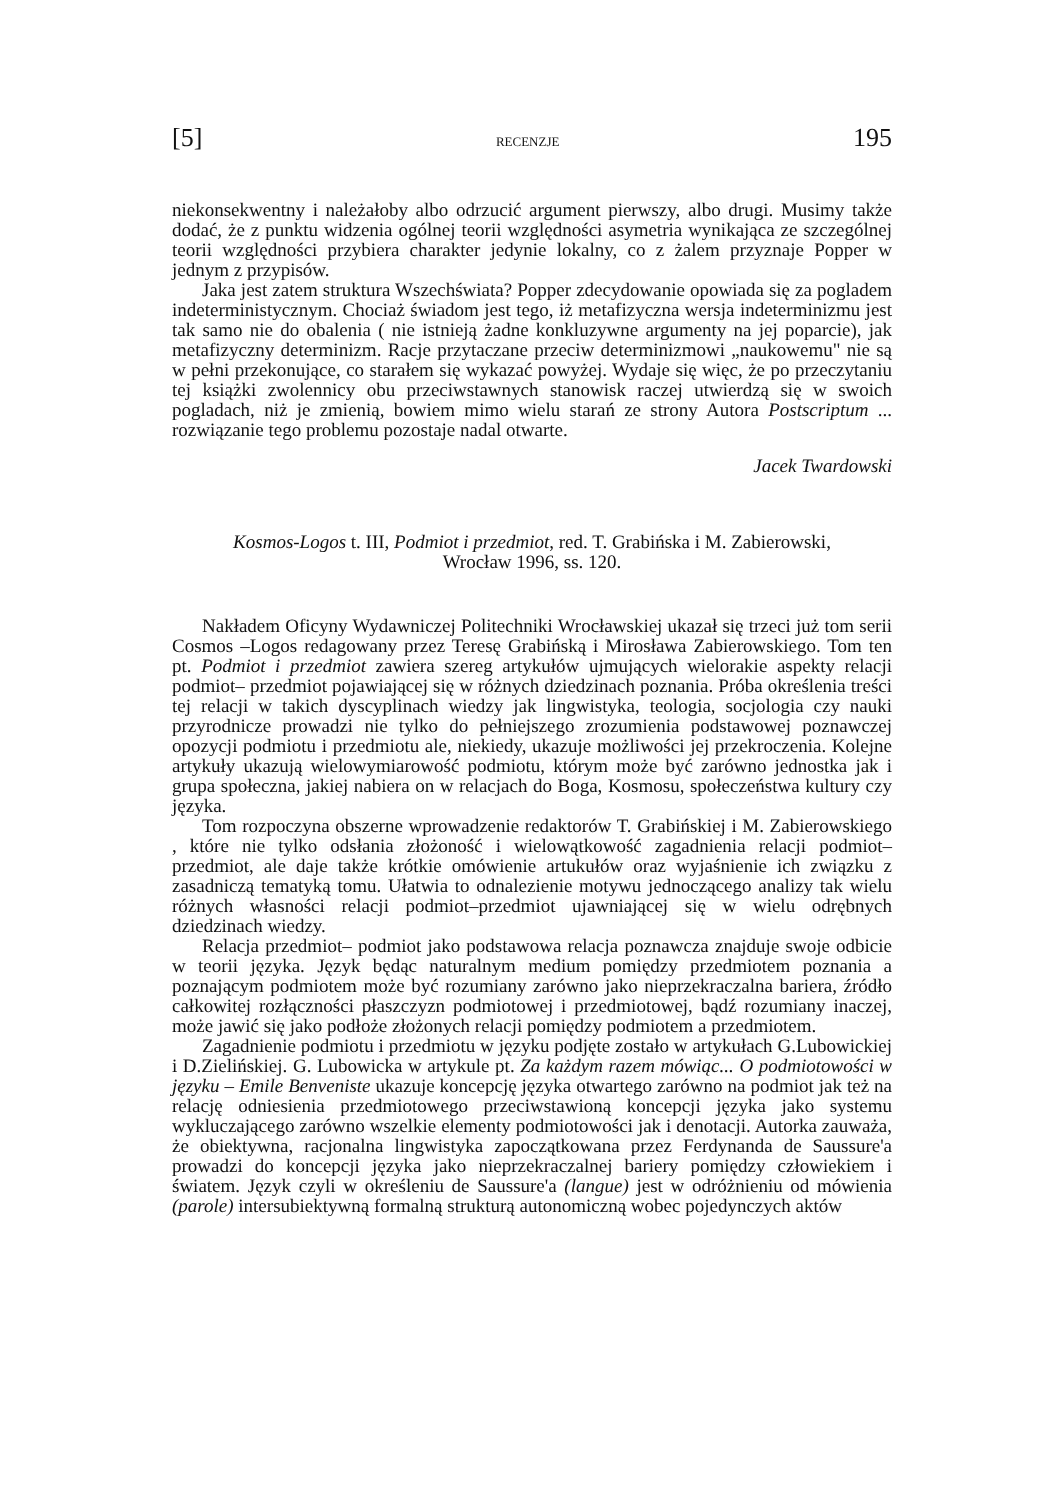[5] RECENZJE 195
niekonsekwentny i należałoby albo odrzucić argument pierwszy, albo drugi. Musimy także dodać, że z punktu widzenia ogólnej teorii względności asymetria wynikająca ze szczególnej teorii względności przybiera charakter jedynie lokalny, co z żalem przyznaje Popper w jednym z przypisów.
Jaka jest zatem struktura Wszechświata? Popper zdecydowanie opowiada się za pogladem indeterministycznym. Chociaż świadom jest tego, iż metafizyczna wersja indeterminizmu jest tak samo nie do obalenia ( nie istnieją żadne konkluzywne argumenty na jej poparcie), jak metafizyczny determinizm. Racje przytaczane przeciw determinizmowi „naukowemu" nie są w pełni przekonujące, co starałem się wykazać powyżej. Wydaje się więc, że po przeczytaniu tej książki zwolennicy obu przeciwstawnych stanowisk raczej utwierdzą się w swoich pogladach, niż je zmienią, bowiem mimo wielu starań ze strony Autora Postscriptum ... rozwiązanie tego problemu pozostaje nadal otwarte.
Jacek Twardowski
Kosmos-Logos t. III, Podmiot i przedmiot, red. T. Grabińska i M. Zabierowski,
Wrocław 1996, ss. 120.
Nakładem Oficyny Wydawniczej Politechniki Wrocławskiej ukazał się trzeci już tom serii Cosmos –Logos redagowany przez Teresę Grabińską i Mirosława Zabierowskiego. Tom ten pt. Podmiot i przedmiot zawiera szereg artykułów ujmujących wielorakie aspekty relacji podmiot– przedmiot pojawiającej się w różnych dziedzinach poznania. Próba określenia treści tej relacji w takich dyscyplinach wiedzy jak lingwistyka, teologia, socjologia czy nauki przyrodnicze prowadzi nie tylko do pełniejszego zrozumienia podstawowej poznawczej opozycji podmiotu i przedmiotu ale, niekiedy, ukazuje możliwości jej przekroczenia. Kolejne artykuły ukazują wielowymiarowość podmiotu, którym może być zarówno jednostka jak i grupa społeczna, jakiej nabiera on w relacjach do Boga, Kosmosu, społeczeństwa kultury czy języka.
Tom rozpoczyna obszerne wprowadzenie redaktorów T. Grabińskiej i M. Zabierowskiego , które nie tylko odsłania złożoność i wielowątkowość zagadnienia relacji podmiot– przedmiot, ale daje także krótkie omówienie artukułów oraz wyjaśnienie ich związku z zasadniczą tematyką tomu. Ułatwia to odnalezienie motywu jednoczącego analizy tak wielu różnych własności relacji podmiot–przedmiot ujawniającej się w wielu odrębnych dziedzinach wiedzy.
Relacja przedmiot– podmiot jako podstawowa relacja poznawcza znajduje swoje odbicie w teorii języka. Język będąc naturalnym medium pomiędzy przedmiotem poznania a poznającym podmiotem może być rozumiany zarówno jako nieprzekraczalna bariera, źródło całkowitej rozłączności płaszczyzn podmiotowej i przedmiotowej, bądź rozumiany inaczej, może jawić się jako podłoże złożonych relacji pomiędzy podmiotem a przedmiotem.
Zagadnienie podmiotu i przedmiotu w języku podjęte zostało w artykułach G.Lubowickiej i D.Zielińskiej. G. Lubowicka w artykule pt. Za każdym razem mówiąc... O podmiotowości w języku – Emile Benveniste ukazuje koncepcję języka otwartego zarówno na podmiot jak też na relację odniesienia przedmiotowego przeciwstawioną koncepcji języka jako systemu wykluczającego zarówno wszelkie elementy podmiotowości jak i denotacji. Autorka zauważa, że obiektywna, racjonalna lingwistyka zapoczątkowana przez Ferdynanda de Saussure'a prowadzi do koncepcji języka jako nieprzekraczalnej bariery pomiędzy człowiekiem i światem. Język czyli w określeniu de Saussure'a (langue) jest w odróżnieniu od mówienia (parole) intersubiektywną formalną strukturą autonomiczną wobec pojedynczych aktów